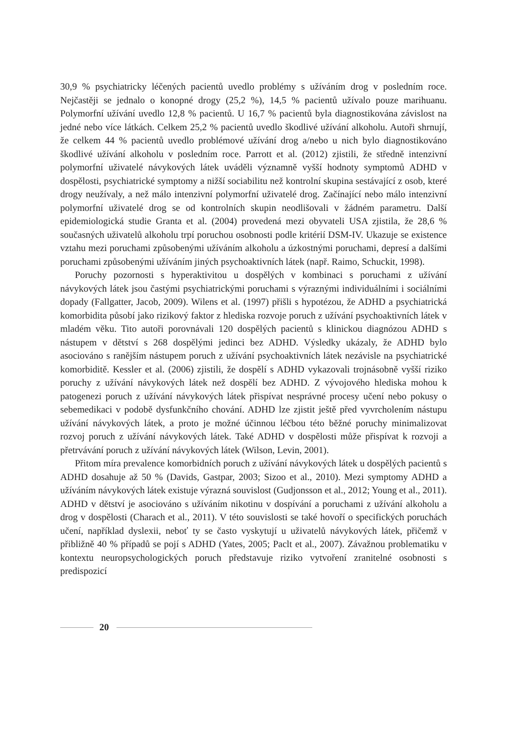30,9 % psychiatricky léčených pacientů uvedlo problémy s užíváním drog v posledním roce. Nejčastěji se jednalo o konopné drogy (25,2 %), 14,5 % pacientů užívalo pouze marihuanu. Polymorfní užívání uvedlo 12,8 % pacientů. U 16,7 % pacientů byla diagnostikována závislost na jedné nebo více látkách. Celkem 25,2 % pacientů uvedlo škodlivé užívání alkoholu. Autoři shrnují, že celkem 44 % pacientů uvedlo problémové užívání drog a/nebo u nich bylo diagnostikováno škodlivé užívání alkoholu v posledním roce. Parrott et al. (2012) zjistili, že středně intenzivní polymorfní uživatelé návykových látek uváděli významně vyšší hodnoty symptomů ADHD v dospělosti, psychiatrické symptomy a nižší sociabilitu než kontrolní skupina sestávající z osob, které drogy neužívaly, a než málo intenzivní polymorfní uživatelé drog. Začínající nebo málo intenzivní polymorfní uživatelé drog se od kontrolních skupin neodlišovali v žádném parametru. Další epidemiologická studie Granta et al. (2004) provedená mezi obyvateli USA zjistila, že 28,6 % současných uživatelů alkoholu trpí poruchou osobnosti podle kritérií DSM-IV. Ukazuje se existence vztahu mezi poruchami způsobenými užíváním alkoholu a úzkostnými poruchami, depresí a dalšími poruchami způsobenými užíváním jiných psychoaktivních látek (např. Raimo, Schuckit, 1998).
Poruchy pozornosti s hyperaktivitou u dospělých v kombinaci s poruchami z užívání návykových látek jsou častými psychiatrickými poruchami s výraznými individuálními i sociálními dopady (Fallgatter, Jacob, 2009). Wilens et al. (1997) přišli s hypotézou, že ADHD a psychiatrická komorbidita působí jako rizikový faktor z hlediska rozvoje poruch z užívání psychoaktivních látek v mladém věku. Tito autoři porovnávali 120 dospělých pacientů s klinickou diagnózou ADHD s nástupem v dětství s 268 dospělými jedinci bez ADHD. Výsledky ukázaly, že ADHD bylo asociováno s ranějším nástupem poruch z užívání psychoaktivních látek nezávisle na psychiatrické komorbiditě. Kessler et al. (2006) zjistili, že dospělí s ADHD vykazovali trojnásobně vyšší riziko poruchy z užívání návykových látek než dospělí bez ADHD. Z vývojového hlediska mohou k patogenezi poruch z užívání návykových látek přispívat nesprávné procesy učení nebo pokusy o sebemedikaci v podobě dysfunkčního chování. ADHD lze zjistit ještě před vyvrcholením nástupu užívání návykových látek, a proto je možné účinnou léčbou této běžné poruchy minimalizovat rozvoj poruch z užívání návykových látek. Také ADHD v dospělosti může přispívat k rozvoji a přetrvávání poruch z užívání návykových látek (Wilson, Levin, 2001).
Přitom míra prevalence komorbidních poruch z užívání návykových látek u dospělých pacientů s ADHD dosahuje až 50 % (Davids, Gastpar, 2003; Sizoo et al., 2010). Mezi symptomy ADHD a užíváním návykových látek existuje výrazná souvislost (Gudjonsson et al., 2012; Young et al., 2011). ADHD v dětství je asociováno s užíváním nikotinu v dospívání a poruchami z užívání alkoholu a drog v dospělosti (Charach et al., 2011). V této souvislosti se také hovoří o specifických poruchách učení, například dyslexii, neboť ty se často vyskytují u uživatelů návykových látek, přičemž v přibližně 40 % případů se pojí s ADHD (Yates, 2005; Paclt et al., 2007). Závažnou problematiku v kontextu neuropsychologických poruch představuje riziko vytvoření zranitelné osobnosti s predispozicí
20